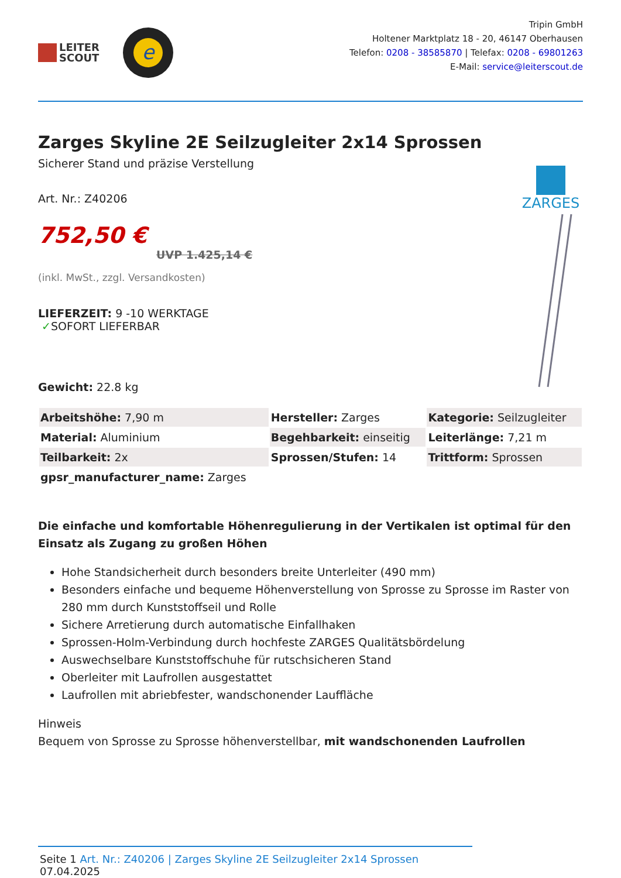LEITER
SCOUT
e
Tripin GmbH
Holtener Marktplatz 18 - 20, 46147 Oberhausen
Telefon: 0208 - 38585870 | Telefax: 0208 - 69801263
E-Mail: service@leiterscout.de
Zarges Skyline 2E Seilzugleiter 2x14 Sprossen
Sicherer Stand und präzise Verstellung
Art. Nr.: Z40206
752,50 €
UVP 1.425,14 €
(inkl. MwSt., zzgl. Versandkosten)
LIEFERZEIT: 9 -10 WERKTAGE
✓SOFORT LIEFERBAR
Gewicht: 22.8 kg
ZARGES
| Arbeitshöhe: 7,90 m | Hersteller: Zarges | Kategorie: Seilzugleiter |
| Material: Aluminium | Begehbarkeit: einseitig | Leiterlänge: 7,21 m |
| Teilbarkeit: 2x | Sprossen/Stufen: 14 | Trittform: Sprossen |
| gpsr_manufacturer_name: Zarges | | |
Die einfache und komfortable Höhenregulierung in der Vertikalen ist optimal für den Einsatz als Zugang zu großen Höhen
Hohe Standsicherheit durch besonders breite Unterleiter (490 mm)
Besonders einfache und bequeme Höhenverstellung von Sprosse zu Sprosse im Raster von 280 mm durch Kunststoffseil und Rolle
Sichere Arretierung durch automatische Einfallhaken
Sprossen-Holm-Verbindung durch hochfeste ZARGES Qualitätsbördelung
Auswechselbare Kunststoffschuhe für rutschsicheren Stand
Oberleiter mit Laufrollen ausgestattet
Laufrollen mit abriebfester, wandschonender Lauffläche
Hinweis
Bequem von Sprosse zu Sprosse höhenverstellbar, mit wandschonenden Laufrollen
Seite 1 Art. Nr.: Z40206 | Zarges Skyline 2E Seilzugleiter 2x14 Sprossen 07.04.2025